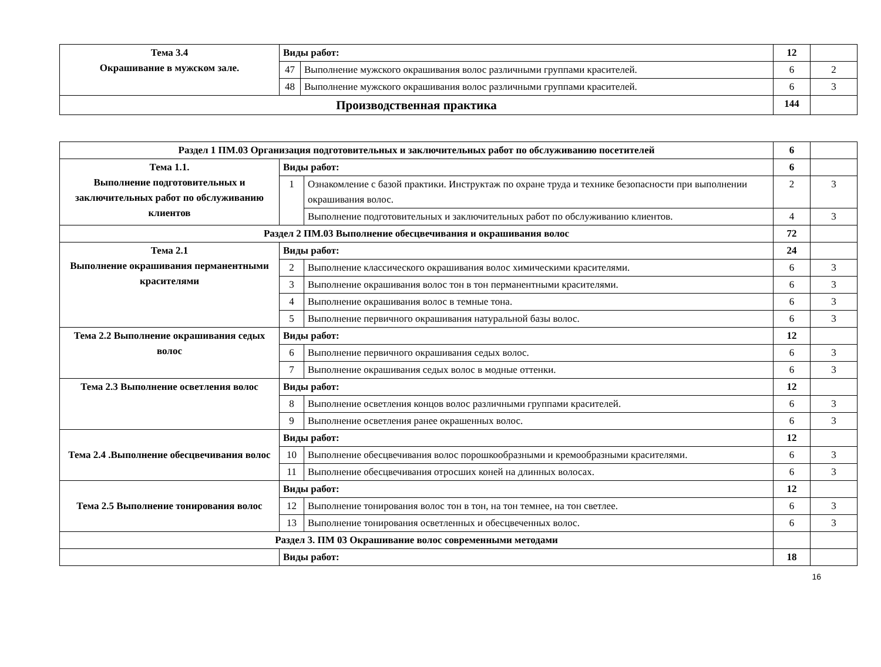| Тема 3.4 Окрашивание в мужском зале. | Виды работ: | | 12 | |
| | 47 | Выполнение мужского окрашивания волос различными группами красителей. | 6 | 2 |
| | 48 | Выполнение мужского окрашивания волос различными группами красителей. | 6 | 3 |
| Производственная практика | | | 144 | |
| Раздел 1 ПМ.03 Организация подготовительных и заключительных работ по обслуживанию посетителей | | | 6 | |
| Тема 1.1. Выполнение подготовительных и заключительных работ по обслуживанию клиентов | Виды работ: | | 6 | |
| | 1 | Ознакомление с базой практики. Инструктаж по охране труда и технике безопасности при выполнении окрашивания волос. | 2 | 3 |
| | | Выполнение подготовительных и заключительных работ по обслуживанию клиентов. | 4 | 3 |
| Раздел 2 ПМ.03 Выполнение обесцвечивания и окрашивания волос | | | 72 | |
| Тема 2.1 Выполнение окрашивания перманентными красителями | Виды работ: | | 24 | |
| | 2 | Выполнение классического окрашивания волос химическими красителями. | 6 | 3 |
| | 3 | Выполнение окрашивания волос тон в тон перманентными красителями. | 6 | 3 |
| | 4 | Выполнение окрашивания волос в темные тона. | 6 | 3 |
| | 5 | Выполнение первичного окрашивания натуральной базы волос. | 6 | 3 |
| Тема 2.2 Выполнение окрашивания седых волос | Виды работ: | | 12 | |
| | 6 | Выполнение первичного окрашивания седых волос. | 6 | 3 |
| | 7 | Выполнение окрашивания седых волос в модные оттенки. | 6 | 3 |
| Тема 2.3 Выполнение осветления волос | Виды работ: | | 12 | |
| | 8 | Выполнение осветления концов волос различными группами красителей. | 6 | 3 |
| | 9 | Выполнение осветления ранее окрашенных волос. | 6 | 3 |
| Тема 2.4 .Выполнение обесцвечивания волос | Виды работ: | | 12 | |
| | 10 | Выполнение обесцвечивания волос порошкообразными и кремообразными красителями. | 6 | 3 |
| | 11 | Выполнение обесцвечивания отросших коней на длинных волосах. | 6 | 3 |
| Тема 2.5 Выполнение тонирования волос | Виды работ: | | 12 | |
| | 12 | Выполнение тонирования волос тон в тон, на тон темнее, на тон светлее. | 6 | 3 |
| | 13 | Выполнение тонирования осветленных и обесцвеченных волос. | 6 | 3 |
| Раздел 3. ПМ 03 Окрашивание волос современными методами | | | | |
| | Виды работ: | | 18 | |
16